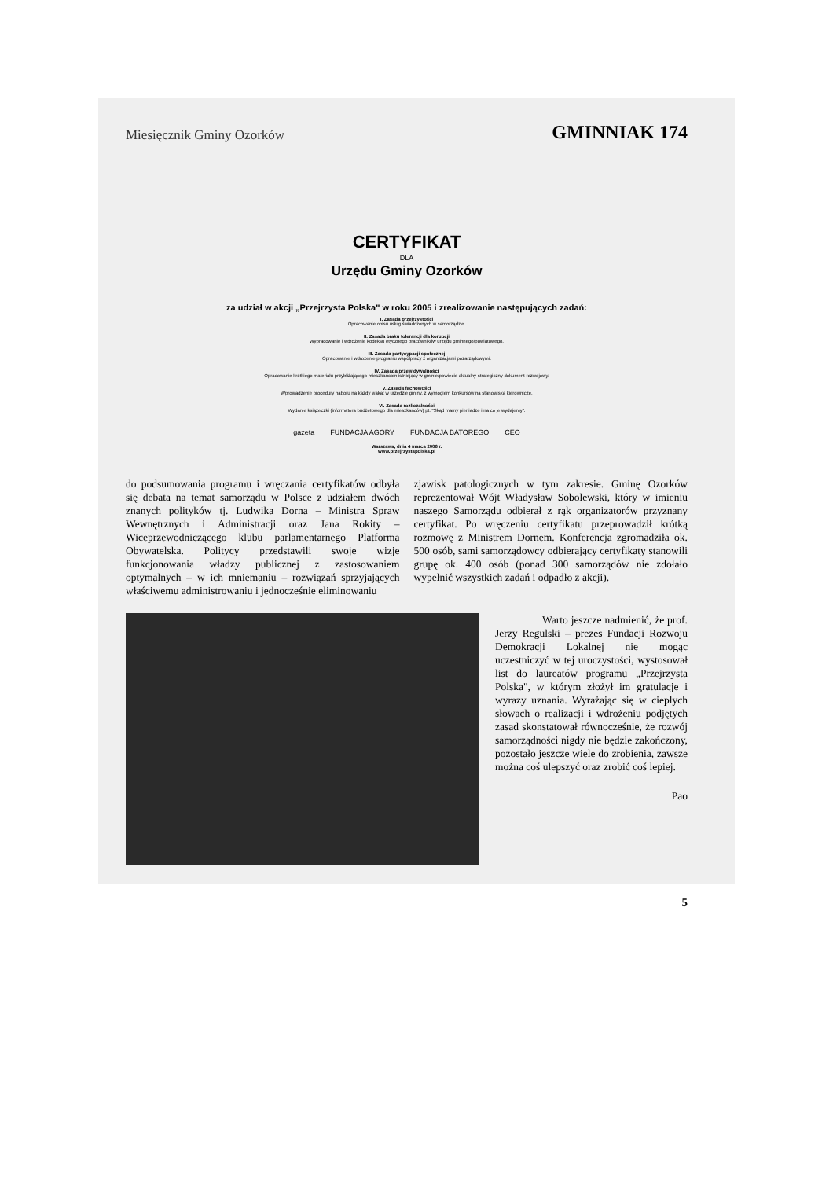Miesięcznik Gminy Ozorków GMINNIAK 174
CERTYFIKAT
DLA
Urzędu Gminy Ozorków
za udział w akcji „Przejrzysta Polska" w roku 2005 i zrealizowanie następujących zadań:
I. Zasada przejrzystości
Opracowanie opisu usług świadczonych w samorządzie.
II. Zasada braku tolerancji dla korupcji
Wypracowanie i wdrożenie kodeksu etycznego pracowników urzędu gminnego/powiatowego.
III. Zasada partycypacji społecznej
Opracowanie i wdrożenie programu współpracy z organizacjami pozarządowymi.
IV. Zasada przewidywalności
Opracowanie krótkiego materiału przybliżającego mieszkańcom istniejący w gminie/powiecie aktualny strategiczny dokument rozwojowy.
V. Zasada fachowości
Wprowadzenie procedury naboru na każdy wakat w urzędzie gminy, z wymogiem konkursów na stanowiska kierownicze.
VI. Zasada rozliczalności
Wydanie książeczki (informatora budżetowego dla mieszkańców) pt. "Skąd mamy pieniądze i na co je wydajemy".
gazeta FUNDACJA AGORY FUNDACJA BATOREGO CEO
Warszawa, dnia 4 marca 2006 r.
www.przejrzystapolska.pl
do podsumowania programu i wręczania certyfikatów odbyła się debata na temat samorządu w Polsce z udziałem dwóch znanych polityków tj. Ludwika Dorna – Ministra Spraw Wewnętrznych i Administracji oraz Jana Rokity – Wiceprzewodniczącego klubu parlamentarnego Platforma Obywatelska. Politycy przedstawili swoje wizje funkcjonowania władzy publicznej z zastosowaniem optymalnych – w ich mniemaniu – rozwiązań sprzyjających właściwemu administrowaniu i jednocześnie eliminowaniu
zjawisk patologicznych w tym zakresie. Gminę Ozorków reprezentował Wójt Władysław Sobolewski, który w imieniu naszego Samorządu odbierał z rąk organizatorów przyznany certyfikat. Po wręczeniu certyfikatu przeprowadził krótką rozmowę z Ministrem Dornem. Konferencja zgromadziła ok. 500 osób, sami samorządowcy odbierający certyfikaty stanowili grupę ok. 400 osób (ponad 300 samorządów nie zdołało wypełnić wszystkich zadań i odpadło z akcji).
Warto jeszcze nadmienić, że prof. Jerzy Regulski – prezes Fundacji Rozwoju Demokracji Lokalnej nie mogąc uczestniczyć w tej uroczystości, wystosował list do laureatów programu „Przejrzysta Polska", w którym złożył im gratulacje i wyrazy uznania. Wyrażając się w ciepłych słowach o realizacji i wdrożeniu podjętych zasad skonstatował równocześnie, że rozwój samorządności nigdy nie będzie zakończony, pozostało jeszcze wiele do zrobienia, zawsze można coś ulepszyć oraz zrobić coś lepiej.
Pao
5